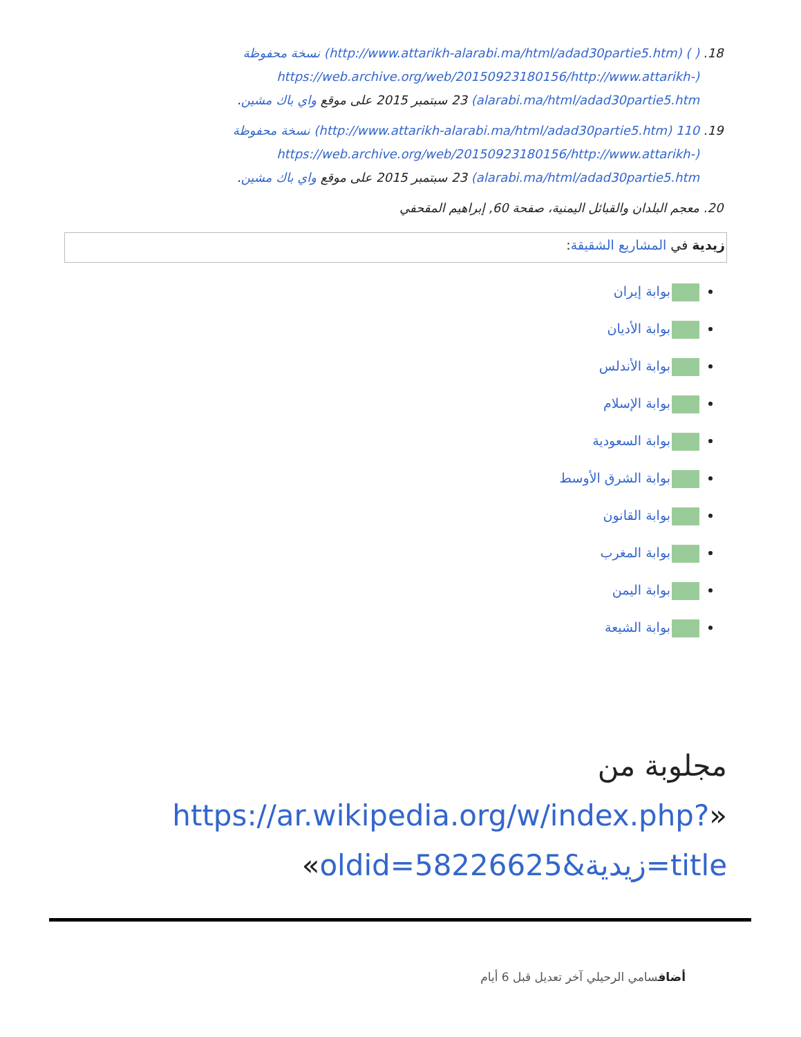18. ( ) (http://www.attarikh-alarabi.ma/html/adad30partie5.htm) نسخة محفوظة (https://web.archive.org/web/20150923180156/http://www.attarikh-alarabi.ma/html/adad30partie5.htm) 23 سبتمبر 2015 على موقع واي باك مشين.
19. 110 (http://www.attarikh-alarabi.ma/html/adad30partie5.htm) نسخة محفوظة (https://web.archive.org/web/20150923180156/http://www.attarikh-alarabi.ma/html/adad30partie5.htm) 23 سبتمبر 2015 على موقع واي باك مشين.
20. معجم البلدان والقبائل اليمنية، صفحة 60, إبراهيم المقحفي
زيدية في المشاريع الشقيقة:
بوابة إيران
بوابة الأديان
بوابة الأندلس
بوابة الإسلام
بوابة السعودية
بوابة الشرق الأوسط
بوابة القانون
بوابة المغرب
بوابة اليمن
بوابة الشيعة
مجلوبة من «https://ar.wikipedia.org/w/index.php?title=زيدية&oldid=58226625»
أضافسامي الرحيلي آخر تعديل قبل 6 أيام